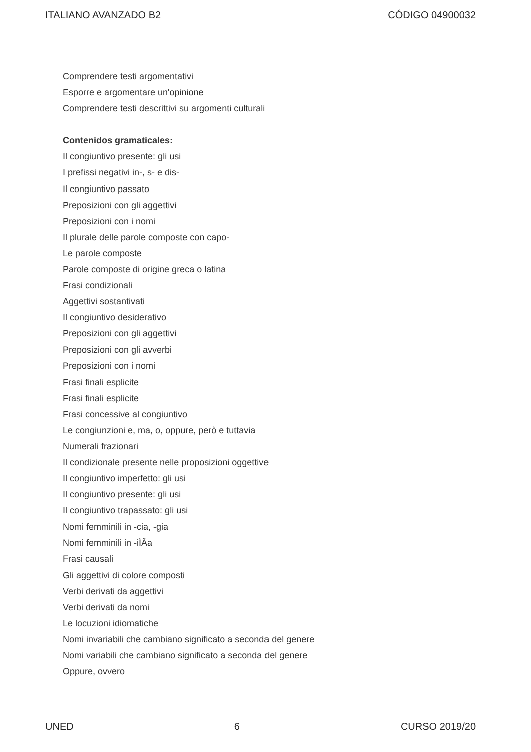ITALIANO AVANZADO B2 CÓDIGO 04900032
Comprendere testi argomentativi
Esporre e argomentare un'opinione
Comprendere testi descrittivi su argomenti culturali
Contenidos gramaticales:
Il congiuntivo presente: gli usi
I prefissi negativi in-, s- e dis-
Il congiuntivo passato
Preposizioni con gli aggettivi
Preposizioni con i nomi
Il plurale delle parole composte con capo-
Le parole composte
Parole composte di origine greca o latina
Frasi condizionali
Aggettivi sostantivati
Il congiuntivo desiderativo
Preposizioni con gli aggettivi
Preposizioni con gli avverbi
Preposizioni con i nomi
Frasi finali esplicite
Frasi finali esplicite
Frasi concessive al congiuntivo
Le congiunzioni e, ma, o, oppure, però e tuttavia
Numerali frazionari
Il condizionale presente nelle proposizioni oggettive
Il congiuntivo imperfetto: gli usi
Il congiuntivo presente: gli usi
Il congiuntivo trapassato: gli usi
Nomi femminili in -cia, -gia
Nomi femminili in -iÌÂa
Frasi causali
Gli aggettivi di colore composti
Verbi derivati da aggettivi
Verbi derivati da nomi
Le locuzioni idiomatiche
Nomi invariabili che cambiano significato a seconda del genere
Nomi variabili che cambiano significato a seconda del genere
Oppure, ovvero
UNED 6 CURSO 2019/20